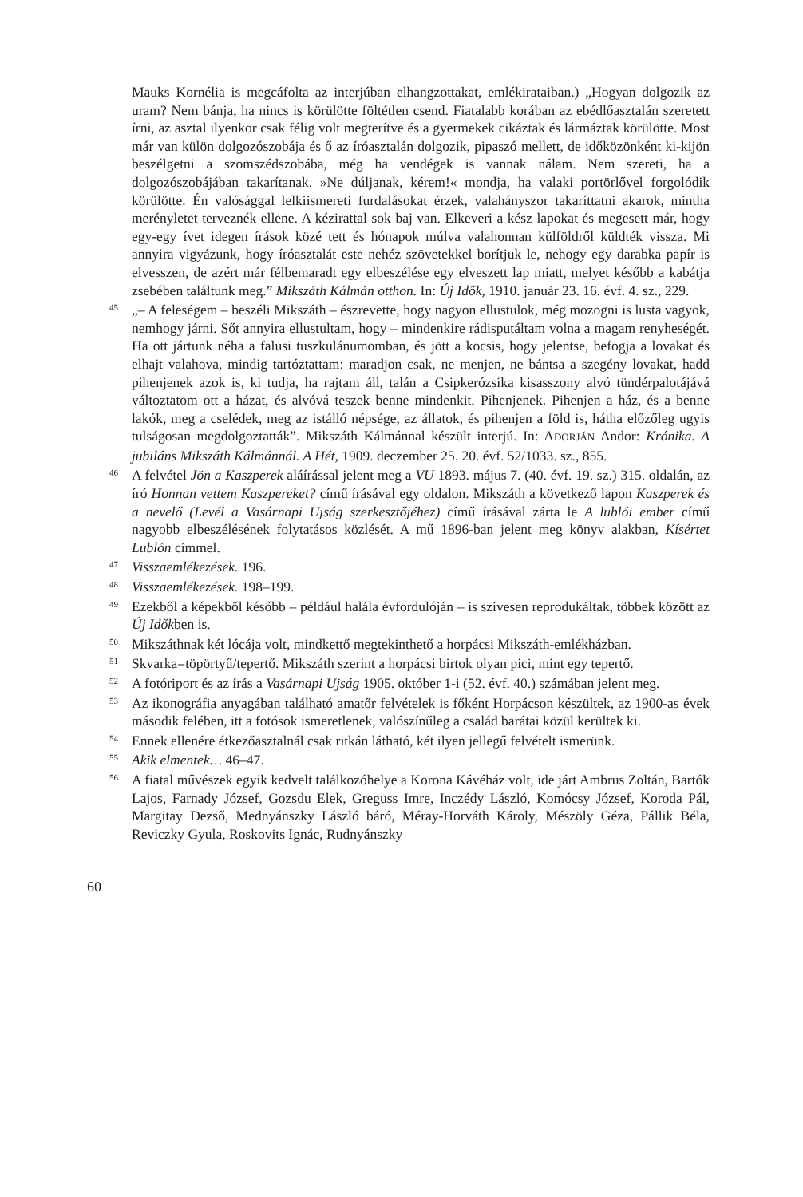Mauks Kornélia is megcáfolta az interjúban elhangzottakat, emlékirataiban.) „Hogyan dolgozik az uram? Nem bánja, ha nincs is körülötte föltétlen csend. Fiatalabb korában az ebédlőasztalán szeretett írni, az asztal ilyenkor csak félig volt megterítve és a gyermekek cikáztak és lármáztak körülötte. Most már van külön dolgozószobája és ő az íróasztalán dolgozik, pipaszó mellett, de időközönként ki-kijön beszélgetni a szomszédszobába, még ha vendégek is vannak nálam. Nem szereti, ha a dolgozószobájában takarítanak. »Ne dúljanak, kérem!« mondja, ha valaki portörlővel forgolódik körülötte. Én valósággal lelkiismereti furdalásokat érzek, valahányszor takaríttatni akarok, mintha merényletet terveznék ellene. A kézirattal sok baj van. Elkeveri a kész lapokat és megesett már, hogy egy-egy ívet idegen írások közé tett és hónapok múlva valahonnan külföldről küldték vissza. Mi annyira vigyázunk, hogy íróasztalát este nehéz szövetekkel borítjuk le, nehogy egy darabka papír is elvesszen, de azért már félbemaradt egy elbeszélése egy elveszett lap miatt, melyet később a kabátja zsebében találtunk meg.” Mikszáth Kálmán otthon. In: Új Idők, 1910. január 23. 16. évf. 4. sz., 229.
45 „– A feleségem – beszéli Mikszáth – észrevette, hogy nagyon ellustulok, még mozogni is lusta vagyok, nemhogy járni. Sőt annyira ellustultam, hogy – mindenkire rádisputáltam volna a magam renyheségét. Ha ott jártunk néha a falusi tuszkulánumomban, és jött a kocsis, hogy jelentse, befogja a lovakat és elhajt valahova, mindig tartóztattam: maradjon csak, ne menjen, ne bántsa a szegény lovakat, hadd pihenjenek azok is, ki tudja, ha rajtam áll, talán a Csipkerózsika kisasszony alvó tündérpalotájává változtatom ott a házat, és alvóvá teszek benne mindenkit. Pihenjenek. Pihenjen a ház, és a benne lakók, meg a cselédek, meg az istálló népsége, az állatok, és pihenjen a föld is, hátha előzőleg ugyis tulságosan megdolgoztatták”. Mikszáth Kálmánnal készült interjú. In: ADORJÁN Andor: Krónika. A jubiláns Mikszáth Kálmánnál. A Hét, 1909. deczember 25. 20. évf. 52/1033. sz., 855.
46 A felvétel Jön a Kaszperek aláírással jelent meg a VU 1893. május 7. (40. évf. 19. sz.) 315. oldalán, az író Honnan vettem Kaszpereket? című írásával egy oldalon. Mikszáth a következő lapon Kaszperek és a nevelő (Levél a Vasárnapi Ujság szerkesztőjéhez) című írásával zárta le A lublói ember című nagyobb elbeszélésének folytatásos közlését. A mű 1896-ban jelent meg könyv alakban, Kísértet Lublón címmel.
47 Visszaemlékezések. 196.
48 Visszaemlékezések. 198–199.
49 Ezekből a képekből később – például halála évfordulóján – is szívesen reprodukáltak, többek között az Új Időkben is.
50 Mikszáthnak két lócája volt, mindkettő megtekinthető a horpácsi Mikszáth-emlékházban.
51 Skvarka=töpörtyű/tepertő. Mikszáth szerint a horpácsi birtok olyan pici, mint egy tepertő.
52 A fotóriport és az írás a Vasárnapi Ujság 1905. október 1-i (52. évf. 40.) számában jelent meg.
53 Az ikonográfia anyagában található amatőr felvételek is főként Horpácson készültek, az 1900-as évek második felében, itt a fotósok ismeretlenek, valószínűleg a család barátai közül kerültek ki.
54 Ennek ellenére étkezőasztalnál csak ritkán látható, két ilyen jellegű felvételt ismerünk.
55 Akik elmentek… 46–47.
56 A fiatal művészek egyik kedvelt találkozóhelye a Korona Kávéház volt, ide járt Ambrus Zoltán, Bartók Lajos, Farnady József, Gozsdu Elek, Greguss Imre, Inczédy László, Komócsy József, Koroda Pál, Margitay Dezső, Mednyánszky László báró, Méray-Horváth Károly, Mészöly Géza, Pállik Béla, Reviczky Gyula, Roskovits Ignác, Rudnyánszky
60